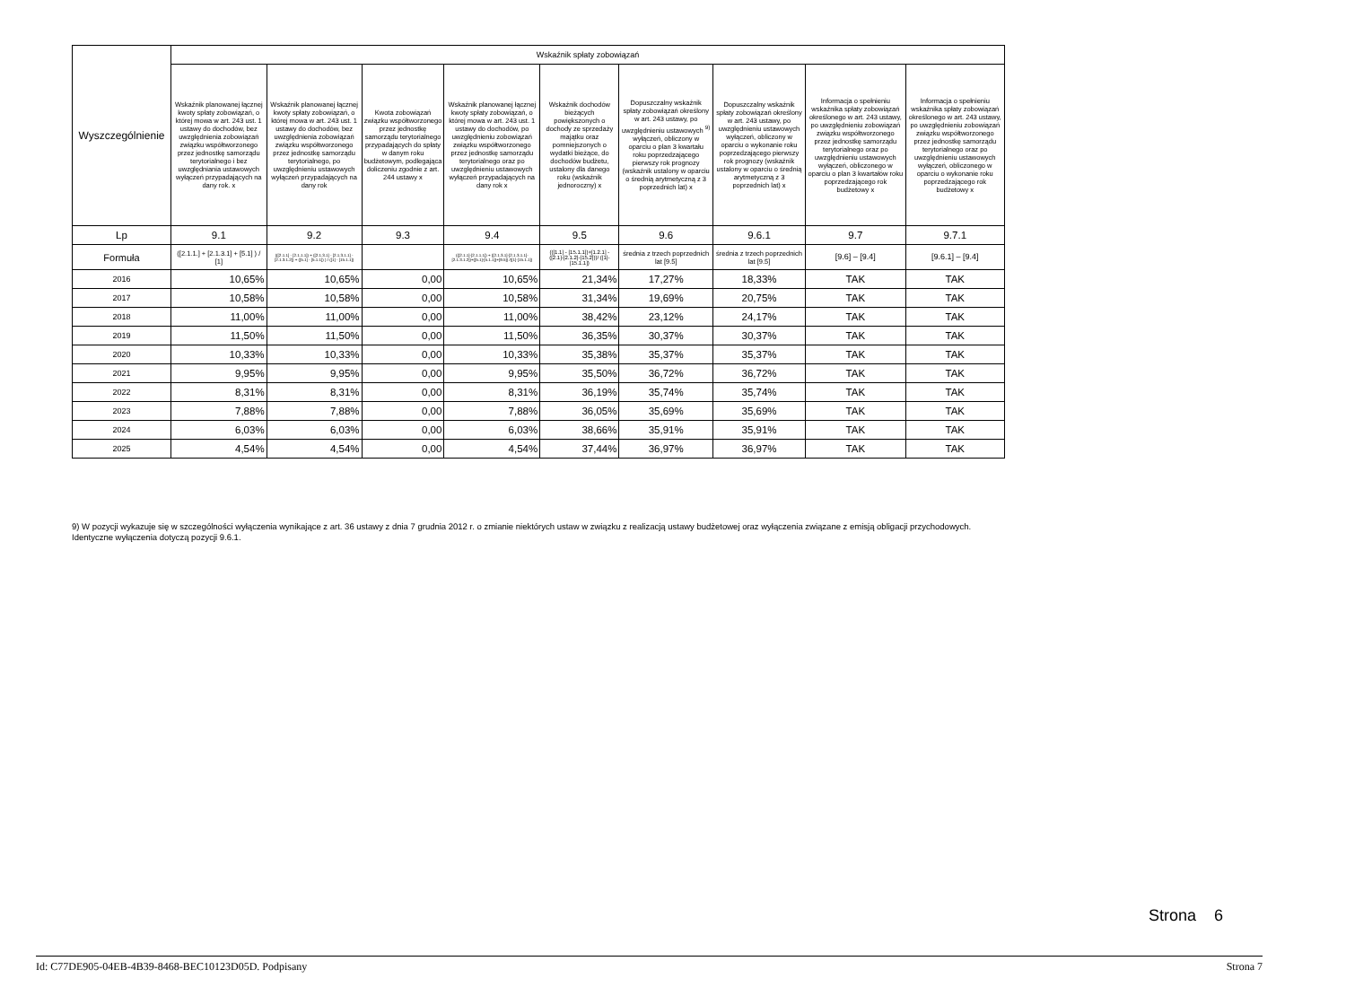| Wyszczególnienie | Wskaźnik spłaty zobowiązań | | | | | | | | |
| --- | --- | --- | --- | --- | --- | --- | --- | --- | --- |
| | Wskaźnik planowanej łącznej kwoty spłaty zobowiązań, o której mowa w art. 243 ust. 1 ustawy do dochodów, bez uwzględnienia zobowiązań związku współtworzonego przez jednostkę samorządu terytorialnego i bez uwzględniania ustawowych wyłączeń przypadających na dany rok. x | Wskaźnik planowanej łącznej kwoty spłaty zobowiązań, o której mowa w art. 243 ust. 1 ustawy do dochodów, bez uwzględnienia zobowiązań związku współtworzonego przez jednostkę samorządu terytorialnego, po uwzględnieniu ustawowych wyłączeń przypadających na dany rok | Kwota zobowiązań związku współtworzonego przez jednostkę samorządu terytorialnego przypadających do spłaty w danym roku budżetowym, podlegająca doliczeniu zgodnie z art. 244 ustawy x | Wskaźnik planowanej łącznej kwoty spłaty zobowiązań, o której mowa w art. 243 ust. 1 ustawy do dochodów, po uwzględnieniu zobowiązań związku współtworzonego przez jednostkę samorządu terytorialnego oraz po uwzględnieniu ustawowych wyłączeń przypadających na dany rok x | Wskaźnik dochodów bieżących powiększonych o dochody ze sprzedaży majątku oraz pomniejszonych o wydatki bieżące, do dochodów budżetu, ustalony dla danego roku (wskaźnik jednoroczny) x | Dopuszczalny wskaźnik spłaty zobowiązań określony w art. 243 ustawy, po uwzględnieniu ustawowych <sup>9)</sup> wyłączeń, obliczony w oparciu o plan 3 kwartału roku poprzedzającego pierwszy rok prognozy (wskaźnik ustalony w oparciu o średnią arytmetyczną z 3 poprzednich lat) x | Dopuszczalny wskaźnik spłaty zobowiązań określony w art. 243 ustawy, po uwzględnieniu ustawowych wyłączeń, obliczony w oparciu o wykonanie roku poprzedzającego pierwszy rok prognozy (wskaźnik ustalony w oparciu o średnią arytmetyczną z 3 poprzednich lat) x | Informacja o spełnieniu wskaźnika spłaty zobowiązań określonego w art. 243 ustawy, po uwzględnieniu zobowiązań związku współtworzonego przez jednostkę samorządu terytorialnego oraz po uwzględnieniu ustawowych wyłączeń, obliczonego w oparciu o plan 3 kwartałów roku poprzedzającego rok budżetowy x | Informacja o spełnieniu wskaźnika spłaty zobowiązań określonego w art. 243 ustawy, po uwzględnieniu zobowiązań związku współtworzonego przez jednostkę samorządu terytorialnego oraz po uwzględnieniu ustawowych wyłączeń, obliczonego w oparciu o wykonanie roku poprzedzającego rok budżetowy x |
| Lp | 9.1 | 9.2 | 9.3 | 9.4 | 9.5 | 9.6 | 9.6.1 | 9.7 | 9.7.1 |
| Formuła | ([2.1.1.] + [2.1.3.1] + [5.1] ) / [1] | (([2.1.1] - [2.1.1.1]) + ([2.1.3.1] - [2.1.3.1.1] - [2.1.3.1.2]) + ([5.1] - [5.1.1]) ) / ([1] - [15.1.1]) | | (([2.1.1]-[2.1.1.1]) + ([2.1.3.1]-[2.1.3.1.1]-[2.1.3.1.2])+([5.1]-[5.1.1])+[9.5]) /([1]-[15.1.1]) | (([1.1] - [15.1.1])+[1.2.1] - ([2.1]-[2.1.2]-[15.2]))/ ([1]-[15.1.1]) | średnia z trzech poprzednich lat [9.5] | średnia z trzech poprzednich lat [9.5] | [9.6] – [9.4] | [9.6.1] – [9.4] |
| 2016 | 10,65% | 10,65% | 0,00 | 10,65% | 21,34% | 17,27% | 18,33% | TAK | TAK |
| 2017 | 10,58% | 10,58% | 0,00 | 10,58% | 31,34% | 19,69% | 20,75% | TAK | TAK |
| 2018 | 11,00% | 11,00% | 0,00 | 11,00% | 38,42% | 23,12% | 24,17% | TAK | TAK |
| 2019 | 11,50% | 11,50% | 0,00 | 11,50% | 36,35% | 30,37% | 30,37% | TAK | TAK |
| 2020 | 10,33% | 10,33% | 0,00 | 10,33% | 35,38% | 35,37% | 35,37% | TAK | TAK |
| 2021 | 9,95% | 9,95% | 0,00 | 9,95% | 35,50% | 36,72% | 36,72% | TAK | TAK |
| 2022 | 8,31% | 8,31% | 0,00 | 8,31% | 36,19% | 35,74% | 35,74% | TAK | TAK |
| 2023 | 7,88% | 7,88% | 0,00 | 7,88% | 36,05% | 35,69% | 35,69% | TAK | TAK |
| 2024 | 6,03% | 6,03% | 0,00 | 6,03% | 38,66% | 35,91% | 35,91% | TAK | TAK |
| 2025 | 4,54% | 4,54% | 0,00 | 4,54% | 37,44% | 36,97% | 36,97% | TAK | TAK |
9) W pozycji wykazuje się w szczególności wyłączenia wynikające z art. 36 ustawy z dnia 7 grudnia 2012 r. o zmianie niektórych ustaw w związku z realizacją ustawy budżetowej oraz wyłączenia związane z emisją obligacji przychodowych.
Identyczne wyłączenia dotyczą pozycji 9.6.1.
Strona 6
Id: C77DE905-04EB-4B39-8468-BEC10123D05D. Podpisany Strona 7